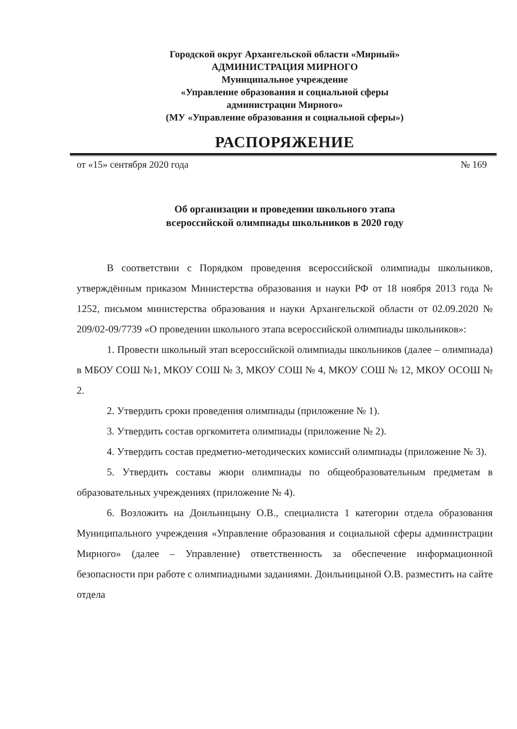Городской округ Архангельской области «Мирный»
АДМИНИСТРАЦИЯ МИРНОГО
Муниципальное учреждение
«Управление образования и социальной сферы
администрации Мирного»
(МУ «Управление образования и социальной сферы»)
РАСПОРЯЖЕНИЕ
от «15» сентября 2020 года № 169
Об организации и проведении школьного этапа
всероссийской олимпиады школьников в 2020 году
В соответствии с Порядком проведения всероссийской олимпиады школьников, утверждённым приказом Министерства образования и науки РФ от 18 ноября 2013 года № 1252, письмом министерства образования и науки Архангельской области от 02.09.2020 № 209/02-09/7739 «О проведении школьного этапа всероссийской олимпиады школьников»:
1. Провести школьный этап всероссийской олимпиады школьников (далее – олимпиада) в МБОУ СОШ №1, МКОУ СОШ № 3, МКОУ СОШ № 4, МКОУ СОШ № 12, МКОУ ОСОШ № 2.
2. Утвердить сроки проведения олимпиады (приложение № 1).
3. Утвердить состав оргкомитета олимпиады (приложение № 2).
4. Утвердить состав предметно-методических комиссий олимпиады (приложение № 3).
5. Утвердить составы жюри олимпиады по общеобразовательным предметам в образовательных учреждениях (приложение № 4).
6. Возложить на Доильницыну О.В., специалиста 1 категории отдела образования Муниципального учреждения «Управление образования и социальной сферы администрации Мирного» (далее – Управление) ответственность за обеспечение информационной безопасности при работе с олимпиадными заданиями. Доильницыной О.В. разместить на сайте отдела